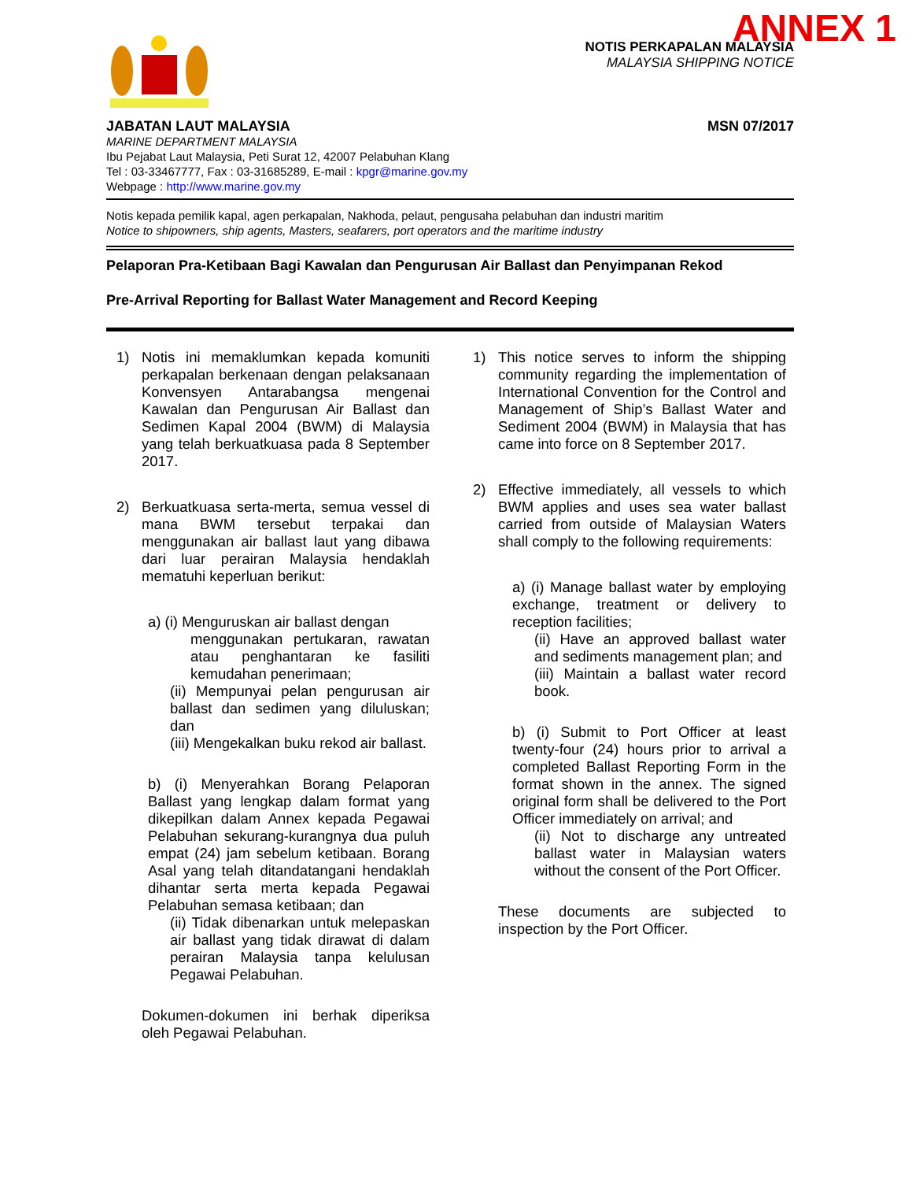ANNEX 1
NOTIS PERKAPALAN MALAYSIA
MALAYSIA SHIPPING NOTICE
JABATAN LAUT MALAYSIA MSN 07/2017
MARINE DEPARTMENT MALAYSIA
Ibu Pejabat Laut Malaysia, Peti Surat 12, 42007 Pelabuhan Klang
Tel : 03-33467777, Fax : 03-31685289, E-mail : kpgr@marine.gov.my
Webpage : http://www.marine.gov.my
Notis kepada pemilik kapal, agen perkapalan, Nakhoda, pelaut, pengusaha pelabuhan dan industri maritim
Notice to shipowners, ship agents, Masters, seafarers, port operators and the maritime industry
Pelaporan Pra-Ketibaan Bagi Kawalan dan Pengurusan Air Ballast dan Penyimpanan Rekod
Pre-Arrival Reporting for Ballast Water Management and Record Keeping
1) Notis ini memaklumkan kepada komuniti perkapalan berkenaan dengan pelaksanaan Konvensyen Antarabangsa mengenai Kawalan dan Pengurusan Air Ballast dan Sedimen Kapal 2004 (BWM) di Malaysia yang telah berkuatkuasa pada 8 September 2017.
2) Berkuatkuasa serta-merta, semua vessel di mana BWM tersebut terpakai dan menggunakan air ballast laut yang dibawa dari luar perairan Malaysia hendaklah mematuhi keperluan berikut:
a) (i) Menguruskan air ballast dengan
menggunakan pertukaran, rawatan atau penghantaran ke fasiliti kemudahan penerimaan;
(ii) Mempunyai pelan pengurusan air ballast dan sedimen yang diluluskan; dan
(iii) Mengekalkan buku rekod air ballast.
b) (i) Menyerahkan Borang Pelaporan Ballast yang lengkap dalam format yang dikepilkan dalam Annex kepada Pegawai Pelabuhan sekurang-kurangnya dua puluh empat (24) jam sebelum ketibaan. Borang Asal yang telah ditandatangani hendaklah dihantar serta merta kepada Pegawai Pelabuhan semasa ketibaan; dan
(ii) Tidak dibenarkan untuk melepaskan air ballast yang tidak dirawat di dalam perairan Malaysia tanpa kelulusan Pegawai Pelabuhan.
Dokumen-dokumen ini berhak diperiksa oleh Pegawai Pelabuhan.
1) This notice serves to inform the shipping community regarding the implementation of International Convention for the Control and Management of Ship’s Ballast Water and Sediment 2004 (BWM) in Malaysia that has came into force on 8 September 2017.
2) Effective immediately, all vessels to which BWM applies and uses sea water ballast carried from outside of Malaysian Waters shall comply to the following requirements:
a) (i) Manage ballast water by employing exchange, treatment or delivery to reception facilities;
(ii) Have an approved ballast water and sediments management plan; and
(iii) Maintain a ballast water record book.
b) (i) Submit to Port Officer at least twenty-four (24) hours prior to arrival a completed Ballast Reporting Form in the format shown in the annex. The signed original form shall be delivered to the Port Officer immediately on arrival; and
(ii) Not to discharge any untreated ballast water in Malaysian waters without the consent of the Port Officer.
These documents are subjected to inspection by the Port Officer.